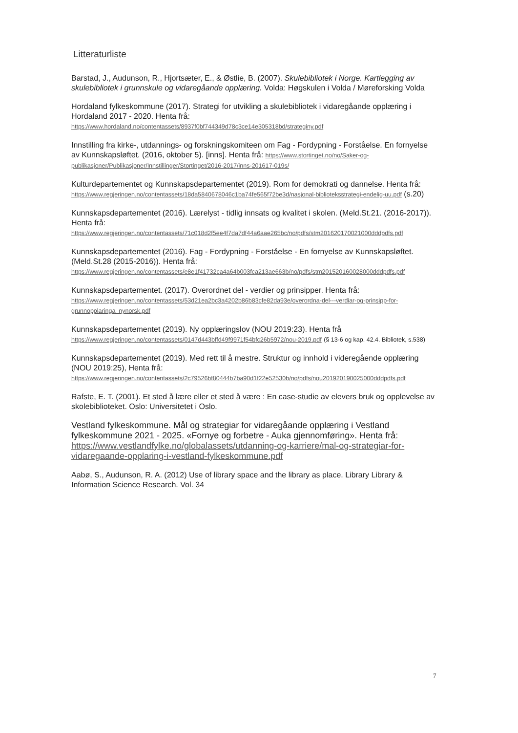Litteraturliste
Barstad, J., Audunson, R., Hjortsæter, E., & Østlie, B. (2007). Skulebibliotek i Norge. Kartlegging av skulebibliotek i grunnskule og vidaregåande opplæring. Volda: Høgskulen i Volda / Møreforsking Volda
Hordaland fylkeskommune (2017). Strategi for utvikling a skulebibliotek i vidaregåande opplæring i Hordaland 2017 - 2020. Henta frå: https://www.hordaland.no/contentassets/8937f0bf744349d78c3ce14e305318bd/strateginy.pdf
Innstilling fra kirke-, utdannings- og forskningskomiteen om Fag - Fordypning - Forståelse. En fornyelse av Kunnskapsløftet. (2016, oktober 5). [inns]. Henta frå: https://www.stortinget.no/no/Saker-og-publikasjoner/Publikasjoner/Innstillinger/Stortinget/2016-2017/inns-201617-019s/
Kulturdepartementet og Kunnskapsdepartementet (2019). Rom for demokrati og dannelse. Henta frå: https://www.regjeringen.no/contentassets/18da5840678046c1ba74fe565f72be3d/nasjonal-biblioteksstrategi-endelig-uu.pdf (s.20)
Kunnskapsdepartementet (2016). Lærelyst - tidlig innsats og kvalitet i skolen. (Meld.St.21. (2016-2017)). Henta frå: https://www.regjeringen.no/contentassets/71c018d2f5ee4f7da7df44a6aae265bc/no/pdfs/stm201620170021000dddpdfs.pdf
Kunnskapsdepartementet (2016). Fag - Fordypning - Forståelse - En fornyelse av Kunnskapsløftet. (Meld.St.28 (2015-2016)). Henta frå: https://www.regjeringen.no/contentassets/e8e1f41732ca4a64b003fca213ae663b/no/pdfs/stm201520160028000dddpdfs.pdf
Kunnskapsdepartementet. (2017). Overordnet del - verdier og prinsipper. Henta frå: https://www.regjeringen.no/contentassets/53d21ea2bc3a4202b86b83cfe82da93e/overordna-del---verdiar-og-prinsipp-for-grunnopplaringa_nynorsk.pdf
Kunnskapsdepartementet (2019). Ny opplæringslov (NOU 2019:23). Henta frå https://www.regjeringen.no/contentassets/0147d443bffd49f9971f54bfc26b5972/nou-2019.pdf (§ 13-6 og kap. 42.4. Bibliotek, s.538)
Kunnskapsdepartementet (2019). Med rett til å mestre. Struktur og innhold i videregående opplæring (NOU 2019:25), Henta frå: https://www.regjeringen.no/contentassets/2c79526bf80444b7ba90d1f22e52530b/no/pdfs/nou201920190025000dddpdfs.pdf
Rafste, E. T. (2001). Et sted å lære eller et sted å være : En case-studie av elevers bruk og opplevelse av skolebiblioteket. Oslo: Universitetet i Oslo.
Vestland fylkeskommune. Mål og strategiar for vidaregåande opplæring i Vestland fylkeskommune 2021 - 2025. «Fornye og forbetre - Auka gjennomføring». Henta frå: https://www.vestlandfylke.no/globalassets/utdanning-og-karriere/mal-og-strategiar-for-vidaregaande-opplaring-i-vestland-fylkeskommune.pdf
Aabø, S., Audunson, R. A. (2012) Use of library space and the library as place. Library Library & Information Science Research. Vol. 34
7